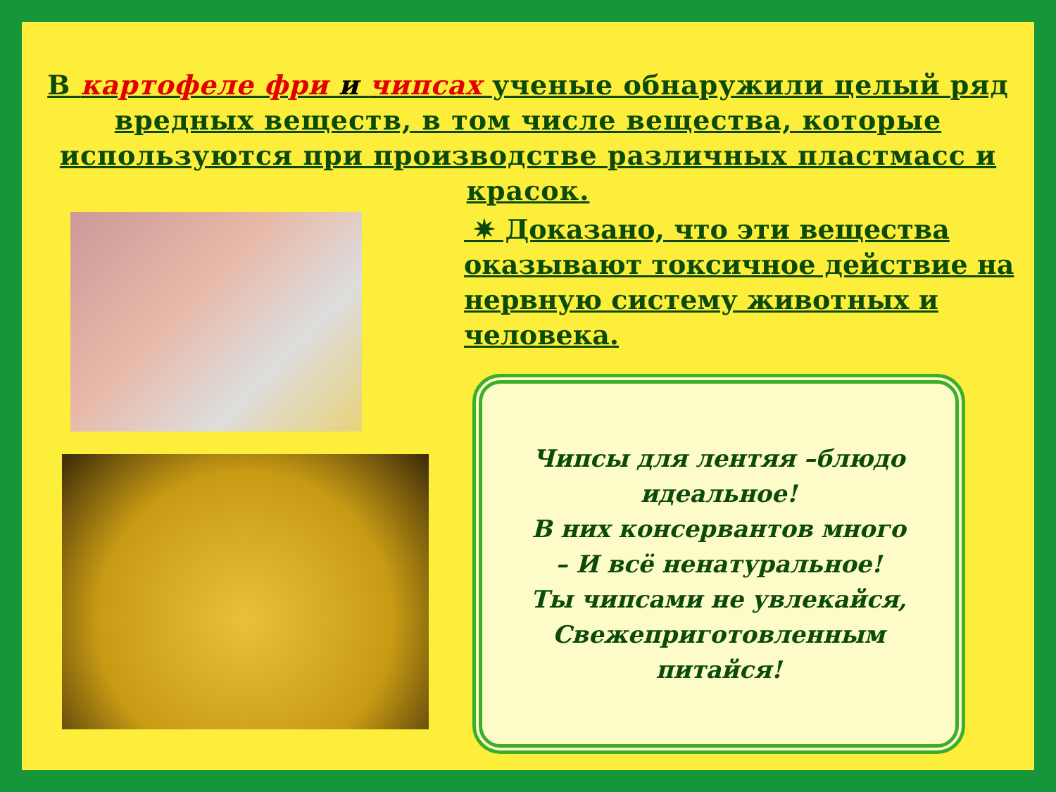В картофеле фри и чипсах ученые обнаружили целый ряд вредных веществ, в том числе вещества, которые используются при производстве различных пластмасс и красок.
✷ Доказано, что эти вещества оказывают токсичное действие на нервную систему животных и человека.
Чипсы для лентяя –блюдо
идеальное!
В них консервантов много
– И всё ненатуральное!
Ты чипсами не увлекайся,
Свежеприготовленным
питайся!